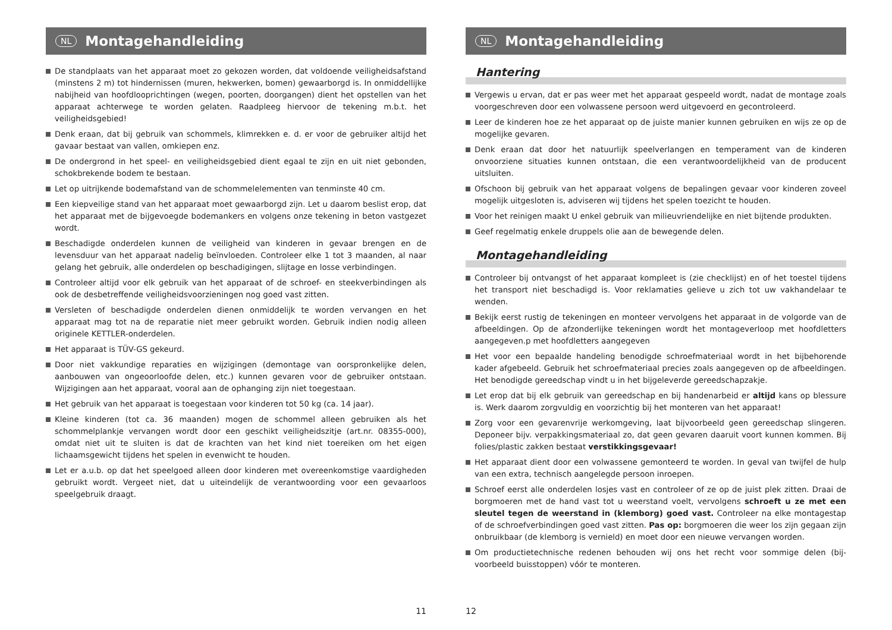NL Montagehandleiding
De standplaats van het apparaat moet zo gekozen worden, dat voldoende veiligheidsafstand (minstens 2 m) tot hindernissen (muren, hekwerken, bomen) gewaarborgd is. In onmiddellijke nabijheid van hoofdlooprichtingen (wegen, poorten, doorgangen) dient het opstellen van het apparaat achterwege te worden gelaten. Raadpleeg hiervoor de tekening m.b.t. het veiligheidsgebied!
Denk eraan, dat bij gebruik van schommels, klimrekken e. d. er voor de gebruiker altijd het gavaar bestaat van vallen, omkiepen enz.
De ondergrond in het speel- en veiligheidsgebied dient egaal te zijn en uit niet gebonden, schokbrekende bodem te bestaan.
Let op uitrijkende bodemafstand van de schommelelementen van tenminste 40 cm.
Een kiepveilige stand van het apparaat moet gewaarborgd zijn. Let u daarom beslist erop, dat het apparaat met de bijgevoegde bodemankers en volgens onze tekening in beton vastgezet wordt.
Beschadigde onderdelen kunnen de veiligheid van kinderen in gevaar brengen en de levensduur van het apparaat nadelig beïnvloeden. Controleer elke 1 tot 3 maanden, al naar gelang het gebruik, alle onderdelen op beschadigingen, slijtage en losse verbindingen.
Controleer altijd voor elk gebruik van het apparaat of de schroef- en steekverbindingen als ook de desbetreffende veiligheidsvoorzieningen nog goed vast zitten.
Versleten of beschadigde onderdelen dienen onmiddelijk te worden vervangen en het apparaat mag tot na de reparatie niet meer gebruikt worden. Gebruik indien nodig alleen originele KETTLER-onderdelen.
Het apparaat is TÜV-GS gekeurd.
Door niet vakkundige reparaties en wijzigingen (demontage van oorspronkelijke delen, aanbouwen van ongeoorloofde delen, etc.) kunnen gevaren voor de gebruiker ontstaan. Wijzigingen aan het apparaat, vooral aan de ophanging zijn niet toegestaan.
Het gebruik van het apparaat is toegestaan voor kinderen tot 50 kg (ca. 14 jaar).
Kleine kinderen (tot ca. 36 maanden) mogen de schommel alleen gebruiken als het schommelplankje vervangen wordt door een geschikt veiligheidszitje (art.nr. 08355-000), omdat niet uit te sluiten is dat de krachten van het kind niet toereiken om het eigen lichaamsgewicht tijdens het spelen in evenwicht te houden.
Let er a.u.b. op dat het speelgoed alleen door kinderen met overeenkomstige vaardigheden gebruikt wordt. Vergeet niet, dat u uiteindelijk de verantwoording voor een gevaarloos speelgebruik draagt.
11
NL Montagehandleiding
Hantering
Vergewis u ervan, dat er pas weer met het apparaat gespeeld wordt, nadat de montage zoals voorgeschreven door een volwassene persoon werd uitgevoerd en gecontroleerd.
Leer de kinderen hoe ze het apparaat op de juiste manier kunnen gebruiken en wijs ze op de mogelijke gevaren.
Denk eraan dat door het natuurlijk speelverlangen en temperament van de kinderen onvoorziene situaties kunnen ontstaan, die een verantwoordelijkheid van de producent uitsluiten.
Ofschoon bij gebruik van het apparaat volgens de bepalingen gevaar voor kinderen zoveel mogelijk uitgesloten is, adviseren wij tijdens het spelen toezicht te houden.
Voor het reinigen maakt U enkel gebruik van milieuvriendelijke en niet bijtende produkten.
Geef regelmatig enkele druppels olie aan de bewegende delen.
Montagehandleiding
Controleer bij ontvangst of het apparaat kompleet is (zie checklijst) en of het toestel tijdens het transport niet beschadigd is. Voor reklamaties gelieve u zich tot uw vakhandelaar te wenden.
Bekijk eerst rustig de tekeningen en monteer vervolgens het apparaat in de volgorde van de afbeeldingen. Op de afzonderlijke tekeningen wordt het montageverloop met hoofdletters aangegeven.p met hoofdletters aangegeven
Het voor een bepaalde handeling benodigde schroefmateriaal wordt in het bijbehorende kader afgebeeld. Gebruik het schroefmateriaal precies zoals aangegeven op de afbeeldingen. Het benodigde gereedschap vindt u in het bijgeleverde gereedschapzakje.
Let erop dat bij elk gebruik van gereedschap en bij handenarbeid er altijd kans op blessure is. Werk daarom zorgvuldig en voorzichtig bij het monteren van het apparaat!
Zorg voor een gevarenvrije werkomgeving, laat bijvoorbeeld geen gereedschap slingeren. Deponeer bijv. verpakkingsmateriaal zo, dat geen gevaren daaruit voort kunnen kommen. Bij folies/plastic zakken bestaat verstikkingsgevaar!
Het apparaat dient door een volwassene gemonteerd te worden. In geval van twijfel de hulp van een extra, technisch aangelegde persoon inroepen.
Schroef eerst alle onderdelen losjes vast en controleer of ze op de juist plek zitten. Draai de borgmoeren met de hand vast tot u weerstand voelt, vervolgens schroeft u ze met een sleutel tegen de weerstand in (klemborg) goed vast. Controleer na elke montagestap of de schroefverbindingen goed vast zitten. Pas op: borgmoeren die weer los zijn gegaan zijn onbruikbaar (de klemborg is vernield) en moet door een nieuwe vervangen worden.
Om productietechnische redenen behouden wij ons het recht voor sommige delen (bij-voorbeeld buisstoppen) vóór te monteren.
12